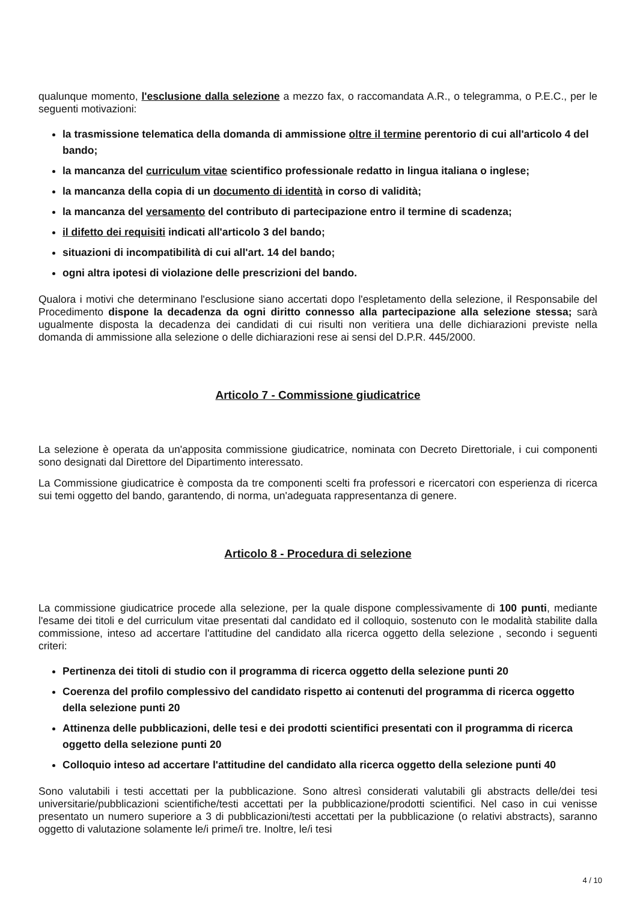qualunque momento, l'esclusione dalla selezione a mezzo fax, o raccomandata A.R., o telegramma, o P.E.C., per le seguenti motivazioni:
la trasmissione telematica della domanda di ammissione oltre il termine perentorio di cui all'articolo 4 del bando;
la mancanza del curriculum vitae scientifico professionale redatto in lingua italiana o inglese;
la mancanza della copia di un documento di identità in corso di validità;
la mancanza del versamento del contributo di partecipazione entro il termine di scadenza;
il difetto dei requisiti indicati all'articolo 3 del bando;
situazioni di incompatibilità di cui all'art. 14 del bando;
ogni altra ipotesi di violazione delle prescrizioni del bando.
Qualora i motivi che determinano l'esclusione siano accertati dopo l'espletamento della selezione, il Responsabile del Procedimento dispone la decadenza da ogni diritto connesso alla partecipazione alla selezione stessa; sarà ugualmente disposta la decadenza dei candidati di cui risulti non veritiera una delle dichiarazioni previste nella domanda di ammissione alla selezione o delle dichiarazioni rese ai sensi del D.P.R. 445/2000.
Articolo 7 - Commissione giudicatrice
La selezione è operata da un'apposita commissione giudicatrice, nominata con Decreto Direttoriale, i cui componenti sono designati dal Direttore del Dipartimento interessato.
La Commissione giudicatrice è composta da tre componenti scelti fra professori e ricercatori con esperienza di ricerca sui temi oggetto del bando, garantendo, di norma, un'adeguata rappresentanza di genere.
Articolo 8 - Procedura di selezione
La commissione giudicatrice procede alla selezione, per la quale dispone complessivamente di 100 punti, mediante l'esame dei titoli e del curriculum vitae presentati dal candidato ed il colloquio, sostenuto con le modalità stabilite dalla commissione, inteso ad accertare l'attitudine del candidato alla ricerca oggetto della selezione , secondo i seguenti criteri:
Pertinenza dei titoli di studio con il programma di ricerca oggetto della selezione punti 20
Coerenza del profilo complessivo del candidato rispetto ai contenuti del programma di ricerca oggetto della selezione punti 20
Attinenza delle pubblicazioni, delle tesi e dei prodotti scientifici presentati con il programma di ricerca oggetto della selezione punti 20
Colloquio inteso ad accertare l'attitudine del candidato alla ricerca oggetto della selezione punti 40
Sono valutabili i testi accettati per la pubblicazione. Sono altresì considerati valutabili gli abstracts delle/dei tesi universitarie/pubblicazioni scientifiche/testi accettati per la pubblicazione/prodotti scientifici. Nel caso in cui venisse presentato un numero superiore a 3 di pubblicazioni/testi accettati per la pubblicazione (o relativi abstracts), saranno oggetto di valutazione solamente le/i prime/i tre. Inoltre, le/i tesi
4 / 10